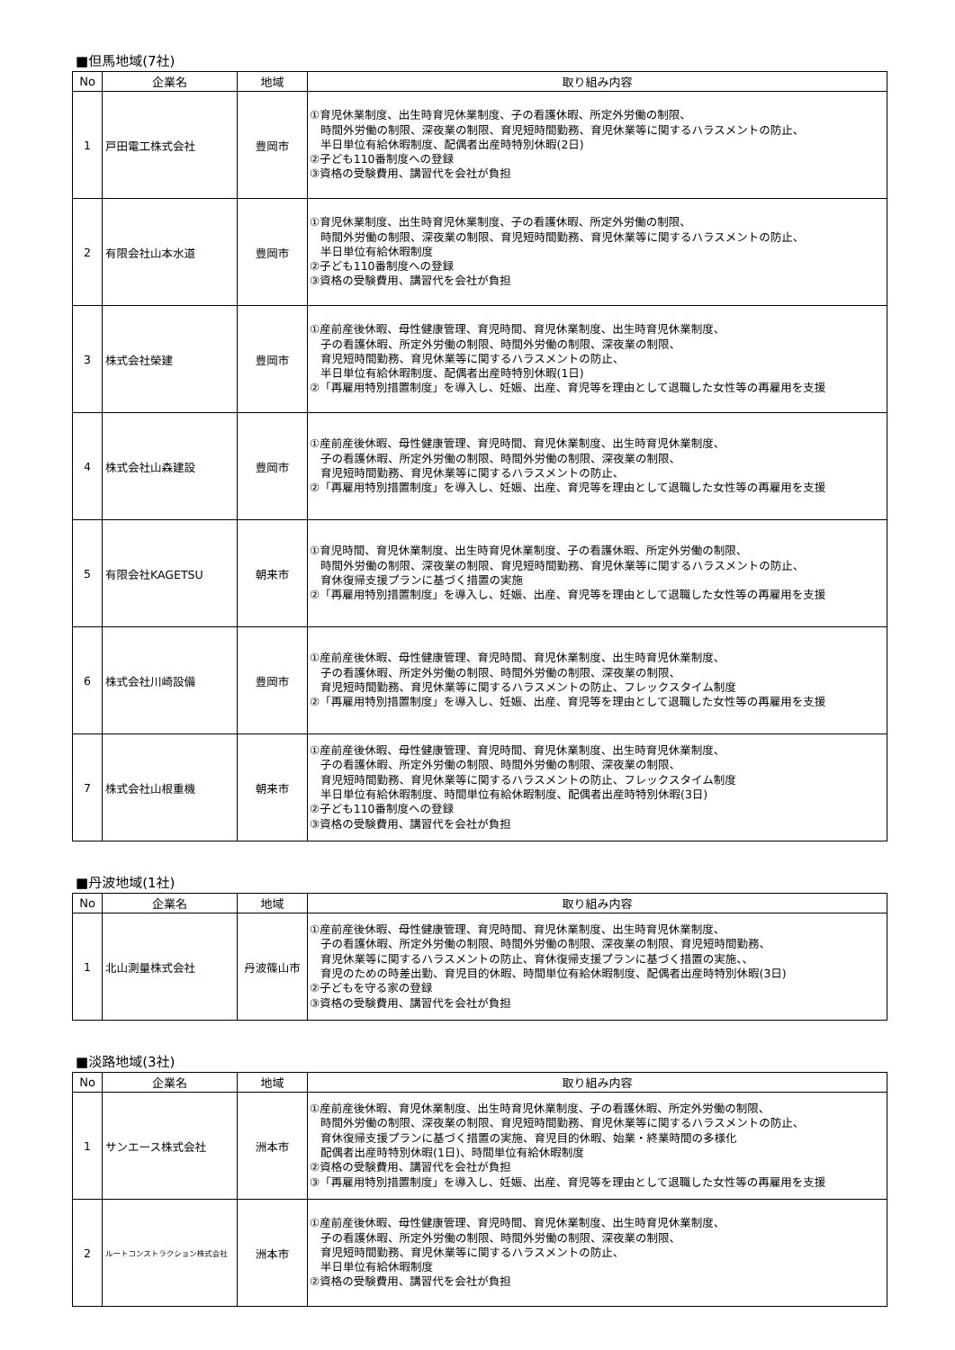■但馬地域(7社)
| No | 企業名 | 地域 | 取り組み内容 |
| --- | --- | --- | --- |
| 1 | 戸田電工株式会社 | 豊岡市 | ①育児休業制度、出生時育児休業制度、子の看護休暇、所定外労働の制限、 時間外労働の制限、深夜業の制限、育児短時間勤務、育児休業等に関するハラスメントの防止、 半日単位有給休暇制度、配偶者出産時特別休暇(2日) ②子ども110番制度への登録 ③資格の受験費用、講習代を会社が負担 |
| 2 | 有限会社山本水道 | 豊岡市 | ①育児休業制度、出生時育児休業制度、子の看護休暇、所定外労働の制限、 時間外労働の制限、深夜業の制限、育児短時間勤務、育児休業等に関するハラスメントの防止、 半日単位有給休暇制度 ②子ども110番制度への登録 ③資格の受験費用、講習代を会社が負担 |
| 3 | 株式会社榮建 | 豊岡市 | ①産前産後休暇、母性健康管理、育児時間、育児休業制度、出生時育児休業制度、 子の看護休暇、所定外労働の制限、時間外労働の制限、深夜業の制限、 育児短時間勤務、育児休業等に関するハラスメントの防止、 半日単位有給休暇制度、配偶者出産時特別休暇(1日) ②「再雇用特別措置制度」を導入し、妊娠、出産、育児等を理由として退職した女性等の再雇用を支援 |
| 4 | 株式会社山森建設 | 豊岡市 | ①産前産後休暇、母性健康管理、育児時間、育児休業制度、出生時育児休業制度、 子の看護休暇、所定外労働の制限、時間外労働の制限、深夜業の制限、 育児短時間勤務、育児休業等に関するハラスメントの防止、 ②「再雇用特別措置制度」を導入し、妊娠、出産、育児等を理由として退職した女性等の再雇用を支援 |
| 5 | 有限会社KAGETSU | 朝来市 | ①育児時間、育児休業制度、出生時育児休業制度、子の看護休暇、所定外労働の制限、 時間外労働の制限、深夜業の制限、育児短時間勤務、育児休業等に関するハラスメントの防止、 育休復帰支援プランに基づく措置の実施 ②「再雇用特別措置制度」を導入し、妊娠、出産、育児等を理由として退職した女性等の再雇用を支援 |
| 6 | 株式会社川崎設備 | 豊岡市 | ①産前産後休暇、母性健康管理、育児時間、育児休業制度、出生時育児休業制度、 子の看護休暇、所定外労働の制限、時間外労働の制限、深夜業の制限、 育児短時間勤務、育児休業等に関するハラスメントの防止、フレックスタイム制度 ②「再雇用特別措置制度」を導入し、妊娠、出産、育児等を理由として退職した女性等の再雇用を支援 |
| 7 | 株式会社山根重機 | 朝来市 | ①産前産後休暇、母性健康管理、育児時間、育児休業制度、出生時育児休業制度、 子の看護休暇、所定外労働の制限、時間外労働の制限、深夜業の制限、 育児短時間勤務、育児休業等に関するハラスメントの防止、フレックスタイム制度 半日単位有給休暇制度、時間単位有給休暇制度、配偶者出産時特別休暇(3日) ②子ども110番制度への登録 ③資格の受験費用、講習代を会社が負担 |
■丹波地域(1社)
| No | 企業名 | 地域 | 取り組み内容 |
| --- | --- | --- | --- |
| 1 | 北山測量株式会社 | 丹波篠山市 | ①産前産後休暇、母性健康管理、育児時間、育児休業制度、出生時育児休業制度、 子の看護休暇、所定外労働の制限、時間外労働の制限、深夜業の制限、育児短時間勤務、 育児休業等に関するハラスメントの防止、育休復帰支援プランに基づく措置の実施、、 育児のための時差出勤、育児目的休暇、時間単位有給休暇制度、配偶者出産時特別休暇(3日) ②子どもを守る家の登録 ③資格の受験費用、講習代を会社が負担 |
■淡路地域(3社)
| No | 企業名 | 地域 | 取り組み内容 |
| --- | --- | --- | --- |
| 1 | サンエース株式会社 | 洲本市 | ①産前産後休暇、育児休業制度、出生時育児休業制度、子の看護休暇、所定外労働の制限、 時間外労働の制限、深夜業の制限、育児短時間勤務、育児休業等に関するハラスメントの防止、 育休復帰支援プランに基づく措置の実施、育児目的休暇、始業・終業時間の多様化 配偶者出産時特別休暇(1日)、時間単位有給休暇制度 ②資格の受験費用、講習代を会社が負担 ③「再雇用特別措置制度」を導入し、妊娠、出産、育児等を理由として退職した女性等の再雇用を支援 |
| 2 | ルートコンストラクション株式会社 | 洲本市 | ①産前産後休暇、母性健康管理、育児時間、育児休業制度、出生時育児休業制度、 子の看護休暇、所定外労働の制限、時間外労働の制限、深夜業の制限、 育児短時間勤務、育児休業等に関するハラスメントの防止、 半日単位有給休暇制度 ②資格の受験費用、講習代を会社が負担 |